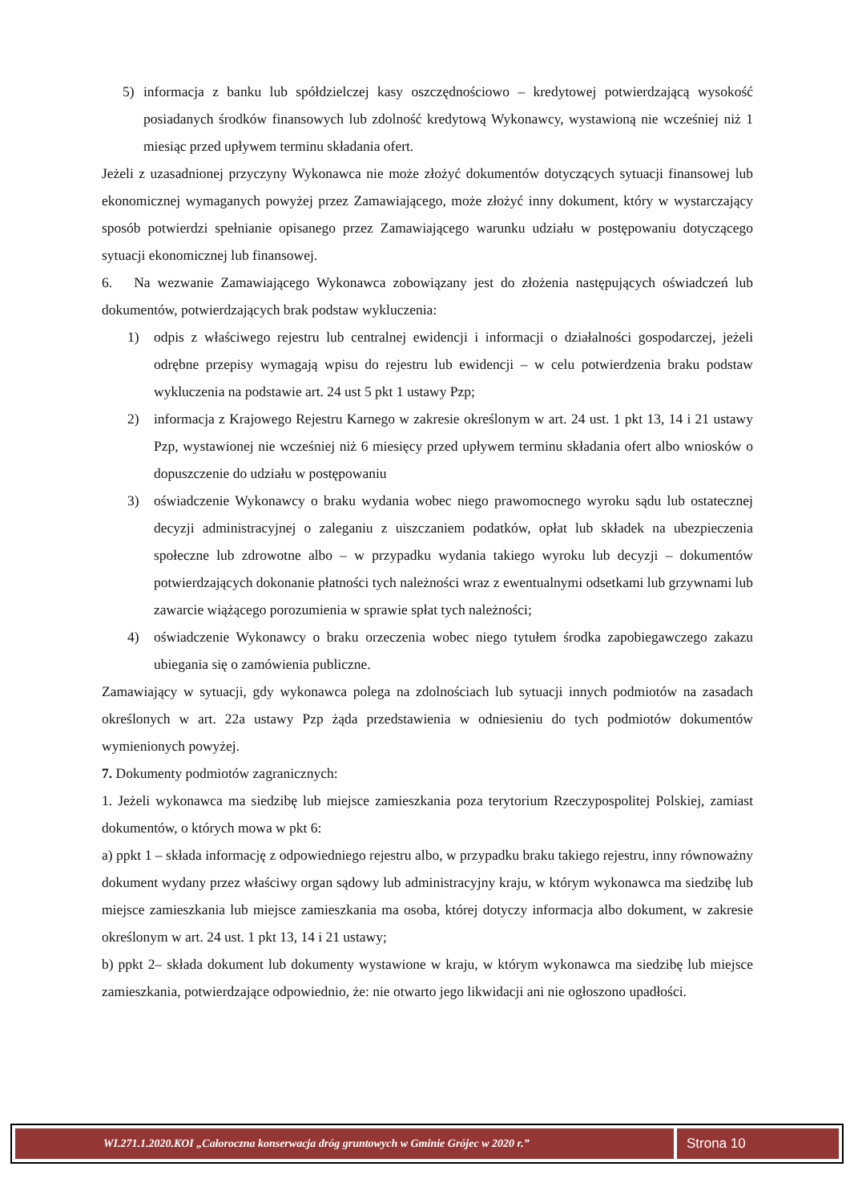5) informacja z banku lub spółdzielczej kasy oszczędnościowo – kredytowej potwierdzającą wysokość posiadanych środków finansowych lub zdolność kredytową Wykonawcy, wystawioną nie wcześniej niż 1 miesiąc przed upływem terminu składania ofert.
Jeżeli z uzasadnionej przyczyny Wykonawca nie może złożyć dokumentów dotyczących sytuacji finansowej lub ekonomicznej wymaganych powyżej przez Zamawiającego, może złożyć inny dokument, który w wystarczający sposób potwierdzi spełnianie opisanego przez Zamawiającego warunku udziału w postępowaniu dotyczącego sytuacji ekonomicznej lub finansowej.
6. Na wezwanie Zamawiającego Wykonawca zobowiązany jest do złożenia następujących oświadczeń lub dokumentów, potwierdzających brak podstaw wykluczenia:
1) odpis z właściwego rejestru lub centralnej ewidencji i informacji o działalności gospodarczej, jeżeli odrębne przepisy wymagają wpisu do rejestru lub ewidencji – w celu potwierdzenia braku podstaw wykluczenia na podstawie art. 24 ust 5 pkt 1 ustawy Pzp;
2) informacja z Krajowego Rejestru Karnego w zakresie określonym w art. 24 ust. 1 pkt 13, 14 i 21 ustawy Pzp, wystawionej nie wcześniej niż 6 miesięcy przed upływem terminu składania ofert albo wniosków o dopuszczenie do udziału w postępowaniu
3) oświadczenie Wykonawcy o braku wydania wobec niego prawomocnego wyroku sądu lub ostatecznej decyzji administracyjnej o zaleganiu z uiszczaniem podatków, opłat lub składek na ubezpieczenia społeczne lub zdrowotne albo – w przypadku wydania takiego wyroku lub decyzji – dokumentów potwierdzających dokonanie płatności tych należności wraz z ewentualnymi odsetkami lub grzywnami lub zawarcie wiążącego porozumienia w sprawie spłat tych należności;
4) oświadczenie Wykonawcy o braku orzeczenia wobec niego tytułem środka zapobiegawczego zakazu ubiegania się o zamówienia publiczne.
Zamawiający w sytuacji, gdy wykonawca polega na zdolnościach lub sytuacji innych podmiotów na zasadach określonych w art. 22a ustawy Pzp żąda przedstawienia w odniesieniu do tych podmiotów dokumentów wymienionych powyżej.
7. Dokumenty podmiotów zagranicznych:
1. Jeżeli wykonawca ma siedzibę lub miejsce zamieszkania poza terytorium Rzeczypospolitej Polskiej, zamiast dokumentów, o których mowa w pkt 6:
a) ppkt 1 – składa informację z odpowiedniego rejestru albo, w przypadku braku takiego rejestru, inny równoważny dokument wydany przez właściwy organ sądowy lub administracyjny kraju, w którym wykonawca ma siedzibę lub miejsce zamieszkania lub miejsce zamieszkania ma osoba, której dotyczy informacja albo dokument, w zakresie określonym w art. 24 ust. 1 pkt 13, 14 i 21 ustawy;
b) ppkt 2– składa dokument lub dokumenty wystawione w kraju, w którym wykonawca ma siedzibę lub miejsce zamieszkania, potwierdzające odpowiednio, że: nie otwarto jego likwidacji ani nie ogłoszono upadłości.
WI.271.1.2020.KOI „Całoroczna konserwacja dróg gruntowych w Gminie Grójec w 2020 r.”
Strona 10